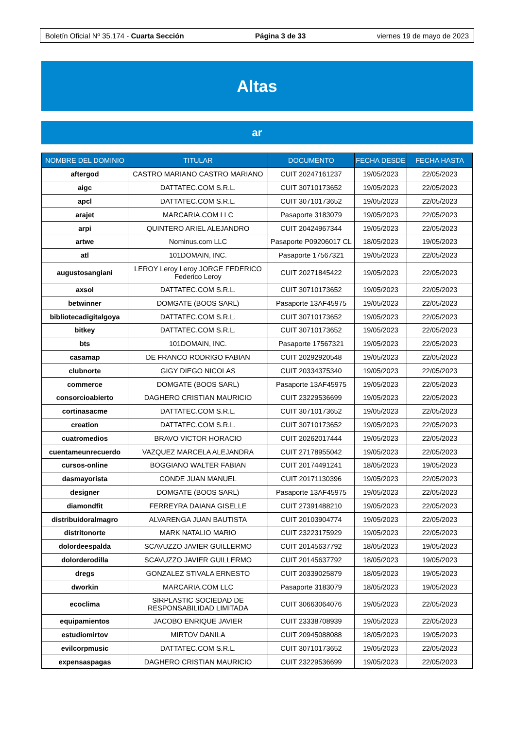Boletín Oficial Nº 35.174 - Cuarta Sección Página 3 de 33 viernes 19 de mayo de 2023
Altas
ar
| NOMBRE DEL DOMINIO | TITULAR | DOCUMENTO | FECHA DESDE | FECHA HASTA |
| --- | --- | --- | --- | --- |
| aftergod | CASTRO MARIANO CASTRO MARIANO | CUIT 20247161237 | 19/05/2023 | 22/05/2023 |
| aigc | DATTATEC.COM S.R.L. | CUIT 30710173652 | 19/05/2023 | 22/05/2023 |
| apcl | DATTATEC.COM S.R.L. | CUIT 30710173652 | 19/05/2023 | 22/05/2023 |
| arajet | MARCARIA.COM LLC | Pasaporte 3183079 | 19/05/2023 | 22/05/2023 |
| arpi | QUINTERO ARIEL ALEJANDRO | CUIT 20424967344 | 19/05/2023 | 22/05/2023 |
| artwe | Nominus.com LLC | Pasaporte P09206017 CL | 18/05/2023 | 19/05/2023 |
| atl | 101DOMAIN, INC. | Pasaporte 17567321 | 19/05/2023 | 22/05/2023 |
| augustosangiani | LEROY Leroy Leroy JORGE FEDERICO Federico Leroy | CUIT 20271845422 | 19/05/2023 | 22/05/2023 |
| axsol | DATTATEC.COM S.R.L. | CUIT 30710173652 | 19/05/2023 | 22/05/2023 |
| betwinner | DOMGATE (BOOS SARL) | Pasaporte 13AF45975 | 19/05/2023 | 22/05/2023 |
| bibliotecadigitalgoya | DATTATEC.COM S.R.L. | CUIT 30710173652 | 19/05/2023 | 22/05/2023 |
| bitkey | DATTATEC.COM S.R.L. | CUIT 30710173652 | 19/05/2023 | 22/05/2023 |
| bts | 101DOMAIN, INC. | Pasaporte 17567321 | 19/05/2023 | 22/05/2023 |
| casamap | DE FRANCO RODRIGO FABIAN | CUIT 20292920548 | 19/05/2023 | 22/05/2023 |
| clubnorte | GIGY DIEGO NICOLAS | CUIT 20334375340 | 19/05/2023 | 22/05/2023 |
| commerce | DOMGATE (BOOS SARL) | Pasaporte 13AF45975 | 19/05/2023 | 22/05/2023 |
| consorcioabierto | DAGHERO CRISTIAN MAURICIO | CUIT 23229536699 | 19/05/2023 | 22/05/2023 |
| cortinasacme | DATTATEC.COM S.R.L. | CUIT 30710173652 | 19/05/2023 | 22/05/2023 |
| creation | DATTATEC.COM S.R.L. | CUIT 30710173652 | 19/05/2023 | 22/05/2023 |
| cuatromedios | BRAVO VICTOR HORACIO | CUIT 20262017444 | 19/05/2023 | 22/05/2023 |
| cuentameunrecuerdo | VAZQUEZ MARCELA ALEJANDRA | CUIT 27178955042 | 19/05/2023 | 22/05/2023 |
| cursos-online | BOGGIANO WALTER FABIAN | CUIT 20174491241 | 18/05/2023 | 19/05/2023 |
| dasmayorista | CONDE JUAN MANUEL | CUIT 20171130396 | 19/05/2023 | 22/05/2023 |
| designer | DOMGATE (BOOS SARL) | Pasaporte 13AF45975 | 19/05/2023 | 22/05/2023 |
| diamondfit | FERREYRA DAIANA GISELLE | CUIT 27391488210 | 19/05/2023 | 22/05/2023 |
| distribuidoralmagro | ALVARENGA JUAN BAUTISTA | CUIT 20103904774 | 19/05/2023 | 22/05/2023 |
| distritonorte | MARK NATALIO MARIO | CUIT 23223175929 | 19/05/2023 | 22/05/2023 |
| dolordeespalda | SCAVUZZO JAVIER GUILLERMO | CUIT 20145637792 | 18/05/2023 | 19/05/2023 |
| dolorderodilla | SCAVUZZO JAVIER GUILLERMO | CUIT 20145637792 | 18/05/2023 | 19/05/2023 |
| dregs | GONZALEZ STIVALA ERNESTO | CUIT 20339025879 | 18/05/2023 | 19/05/2023 |
| dworkin | MARCARIA.COM LLC | Pasaporte 3183079 | 18/05/2023 | 19/05/2023 |
| ecoclima | SIRPLASTIC SOCIEDAD DE RESPONSABILIDAD LIMITADA | CUIT 30663064076 | 19/05/2023 | 22/05/2023 |
| equipamientos | JACOBO ENRIQUE JAVIER | CUIT 23338708939 | 19/05/2023 | 22/05/2023 |
| estudiomirtov | MIRTOV DANILA | CUIT 20945088088 | 18/05/2023 | 19/05/2023 |
| evilcorpmusic | DATTATEC.COM S.R.L. | CUIT 30710173652 | 19/05/2023 | 22/05/2023 |
| expensaspagas | DAGHERO CRISTIAN MAURICIO | CUIT 23229536699 | 19/05/2023 | 22/05/2023 |